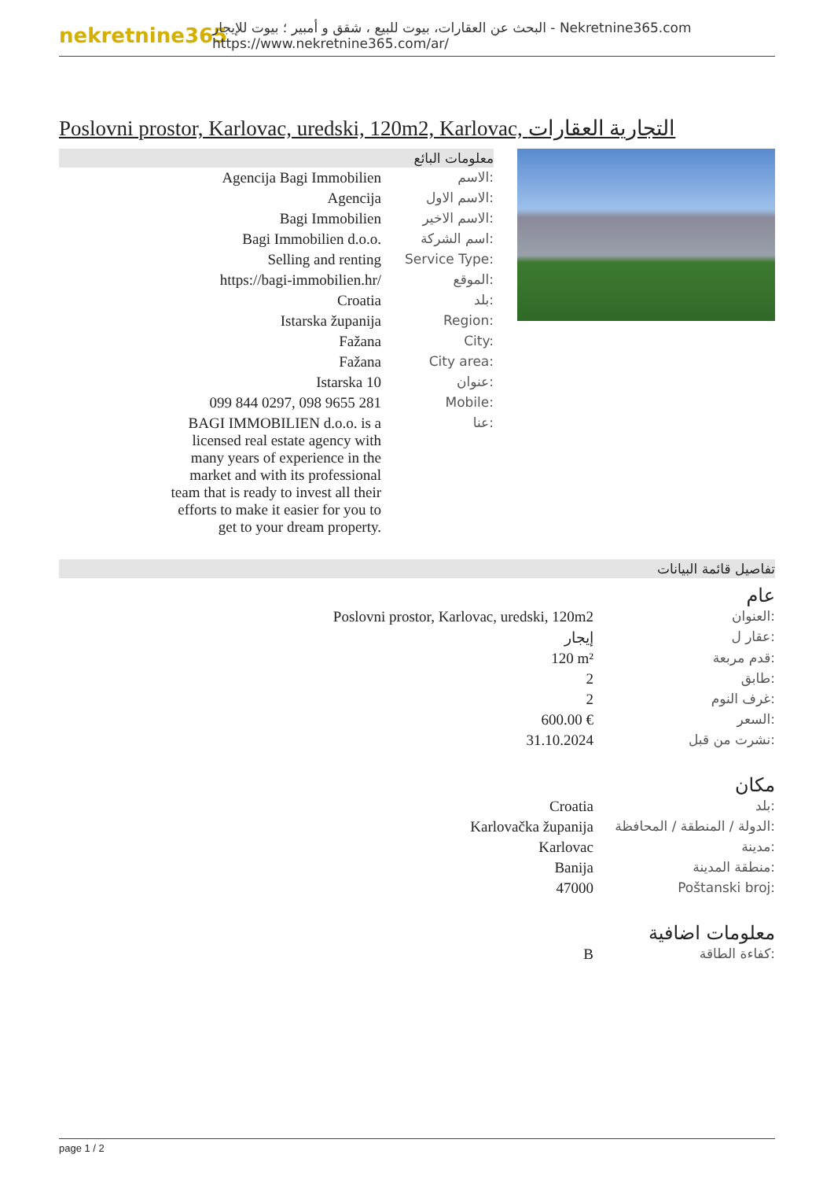nekretnine365
البحث عن العقارات، بيوت للبيع ، شقق و أمبير ؛ بيوت للإيجار - Nekretnine365.com
https://www.nekretnine365.com/ar/
Poslovni prostor, Karlovac, uredski, 120m2, Karlovac, التجارية العقارات
معلومات البائع
| Agencija Bagi Immobilien | الاسم: |
| Agencija | الاسم الاول: |
| Bagi Immobilien | الاسم الاخير: |
| Bagi Immobilien d.o.o. | اسم الشركة: |
| Selling and renting | Service Type: |
| https://bagi-immobilien.hr/ | الموقع: |
| Croatia | بلد: |
| Istarska županija | Region: |
| Fažana | City: |
| Fažana | City area: |
| Istarska 10 | عنوان: |
| 099 844 0297, 098 9655 281 | Mobile: |
| BAGI IMMOBILIEN d.o.o. is a licensed real estate agency with many years of experience in the market and with its professional team that is ready to invest all their efforts to make it easier for you to get to your dream property. | عنا: |
تفاصيل قائمة البيانات
عام
| Poslovni prostor, Karlovac, uredski, 120m2 | العنوان: |
| إيجار | عقار ل: |
| 120 m² | قدم مربعة: |
| 2 | طابق: |
| 2 | غرف النوم: |
| 600.00 € | السعر: |
| 31.10.2024 | نشرت من قبل: |
مكان
| Croatia | بلد: |
| Karlovačka županija | الدولة / المنطقة / المحافظة: |
| Karlovac | مدينة: |
| Banija | منطقة المدينة: |
| 47000 | Poštanski broj: |
معلومات اضافية
| B | كفاءة الطاقة: |
page 1 / 2